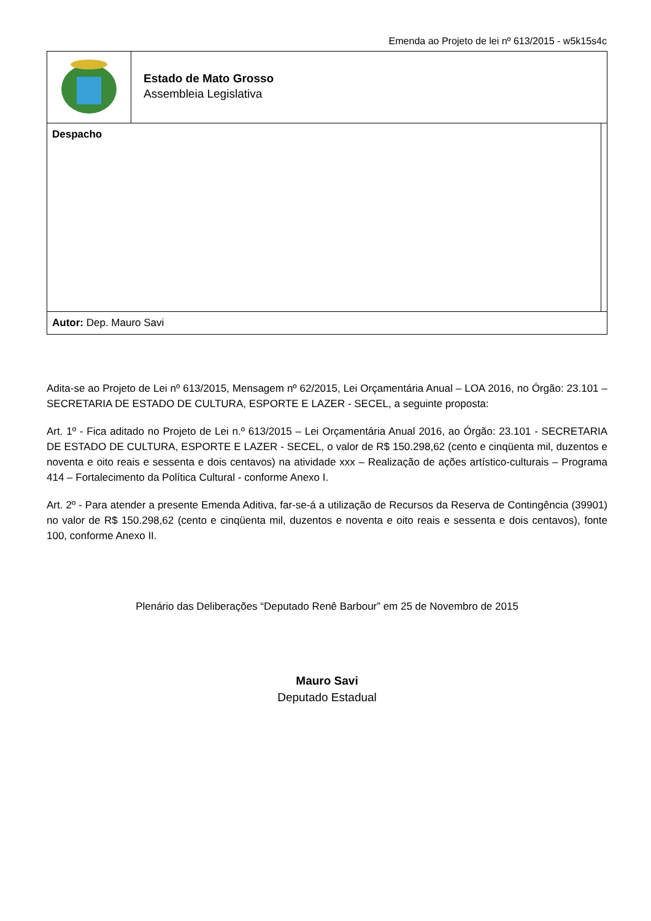Emenda ao Projeto de lei nº 613/2015 - w5k15s4c
| | Estado de Mato Grosso Assembleia Legislativa | |
| Despacho | | |
| Autor: Dep. Mauro Savi | | |
Adita-se ao Projeto de Lei nº 613/2015, Mensagem nº 62/2015, Lei Orçamentária Anual – LOA 2016, no Órgão: 23.101 – SECRETARIA DE ESTADO DE CULTURA, ESPORTE E LAZER - SECEL, a seguinte proposta:
Art. 1º - Fica aditado no Projeto de Lei n.º 613/2015 – Lei Orçamentária Anual 2016, ao Órgão: 23.101 - SECRETARIA DE ESTADO DE CULTURA, ESPORTE E LAZER - SECEL, o valor de R$ 150.298,62 (cento e cinqüenta mil, duzentos e noventa e oito reais e sessenta e dois centavos) na atividade xxx – Realização de ações artístico-culturais – Programa 414 – Fortalecimento da Política Cultural - conforme Anexo I.
Art. 2º - Para atender a presente Emenda Aditiva, far-se-á a utilização de Recursos da Reserva de Contingência (39901) no valor de R$ 150.298,62 (cento e cinqüenta mil, duzentos e noventa e oito reais e sessenta e dois centavos), fonte 100, conforme Anexo II.
Plenário das Deliberações “Deputado Renê Barbour” em 25 de Novembro de 2015
Mauro Savi
Deputado Estadual